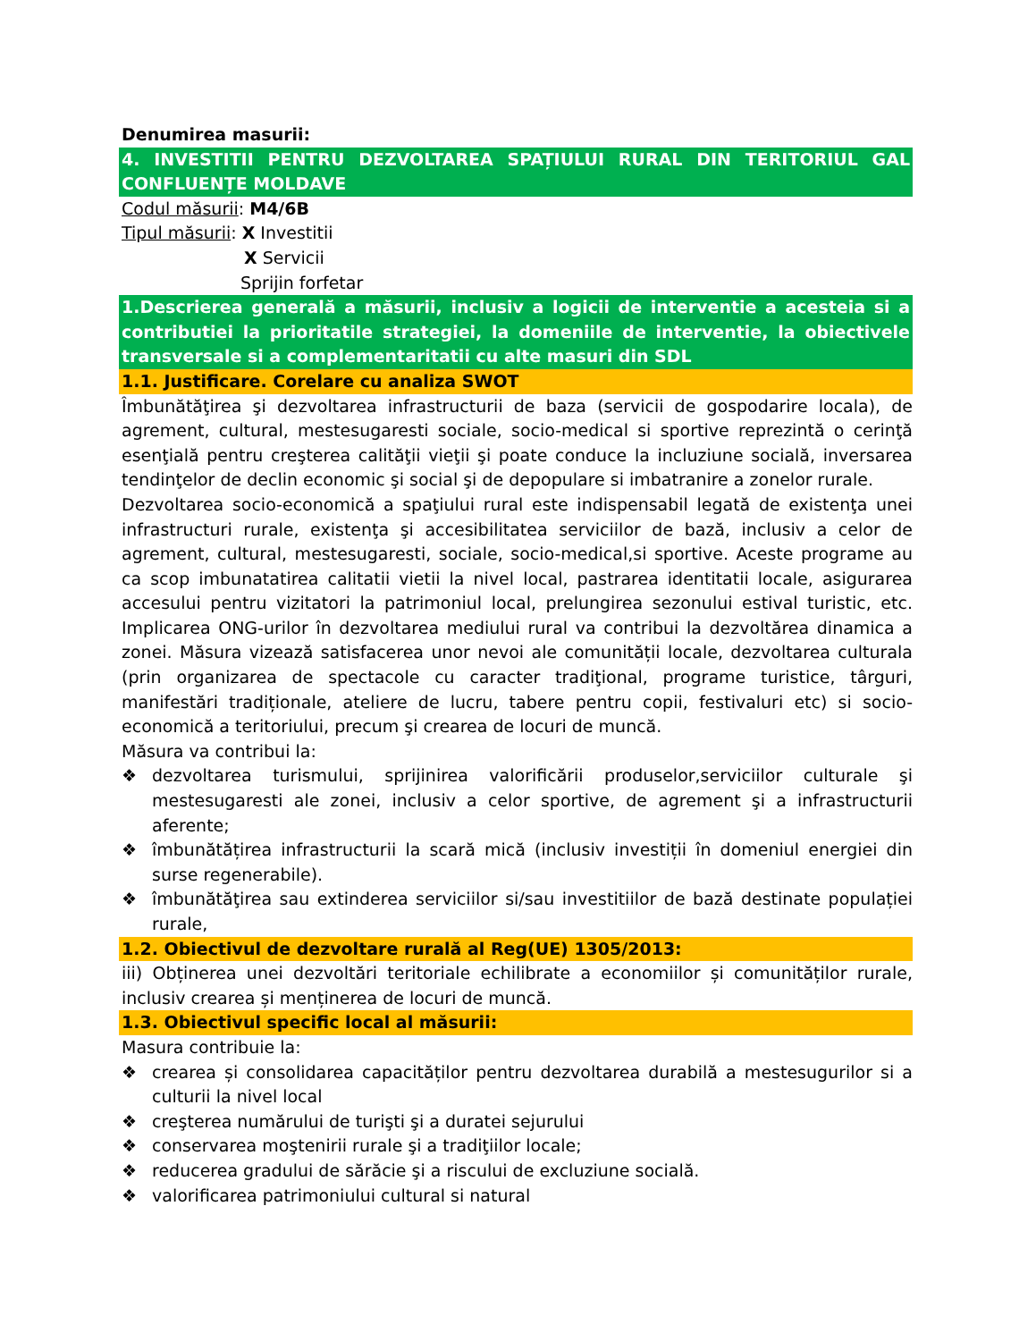Denumirea masurii:
4. INVESTITII PENTRU DEZVOLTAREA SPAȚIULUI RURAL DIN TERITORIUL GAL CONFLUENȚE MOLDAVE
Codul măsurii: M4/6B
Tipul măsurii: X Investitii
X Servicii
Sprijin forfetar
1.Descrierea generală a măsurii, inclusiv a logicii de interventie a acesteia si a contributiei la prioritatile strategiei, la domeniile de interventie, la obiectivele transversale si a complementaritatii cu alte masuri din SDL
1.1. Justificare. Corelare cu analiza SWOT
Îmbunătăţirea şi dezvoltarea infrastructurii de baza (servicii de gospodarire locala), de agrement, cultural, mestesugaresti sociale, socio-medical si sportive reprezintă o cerinţă esenţială pentru creşterea calităţii vieţii şi poate conduce la incluziune socială, inversarea tendinţelor de declin economic şi social şi de depopulare si imbatranire a zonelor rurale.
Dezvoltarea socio-economică a spaţiului rural este indispensabil legată de existenţa unei infrastructuri rurale, existenţa şi accesibilitatea serviciilor de bază, inclusiv a celor de agrement, cultural, mestesugaresti, sociale, socio-medical,si sportive. Aceste programe au ca scop imbunatatirea calitatii vietii la nivel local, pastrarea identitatii locale, asigurarea accesului pentru vizitatori la patrimoniul local, prelungirea sezonului estival turistic, etc. Implicarea ONG-urilor în dezvoltarea mediului rural va contribui la dezvoltărea dinamica a zonei. Măsura vizează satisfacerea unor nevoi ale comunității locale, dezvoltarea culturala (prin organizarea de spectacole cu caracter tradiţional, programe turistice, târguri, manifestări tradiționale, ateliere de lucru, tabere pentru copii, festivaluri etc) si socio-economică a teritoriului, precum şi crearea de locuri de muncă.
Măsura va contribui la:
❖ dezvoltarea turismului, sprijinirea valorificării produselor,serviciilor culturale şi mestesugaresti ale zonei, inclusiv a celor sportive, de agrement şi a infrastructurii aferente;
❖ îmbunătățirea infrastructurii la scară mică (inclusiv investiții în domeniul energiei din surse regenerabile).
❖ îmbunătăţirea sau extinderea serviciilor si/sau investitiilor de bază destinate populației rurale,
1.2. Obiectivul de dezvoltare rurală al Reg(UE) 1305/2013:
iii) Obținerea unei dezvoltări teritoriale echilibrate a economiilor și comunităților rurale, inclusiv crearea și menținerea de locuri de muncă.
1.3. Obiectivul specific local al măsurii:
Masura contribuie la:
❖ crearea și consolidarea capacităților pentru dezvoltarea durabilă a mestesugurilor si a culturii la nivel local
❖ creşterea numărului de turişti şi a duratei sejurului
❖ conservarea moştenirii rurale şi a tradiţiilor locale;
❖ reducerea gradului de sărăcie şi a riscului de excluziune socială.
❖ valorificarea patrimoniului cultural si natural